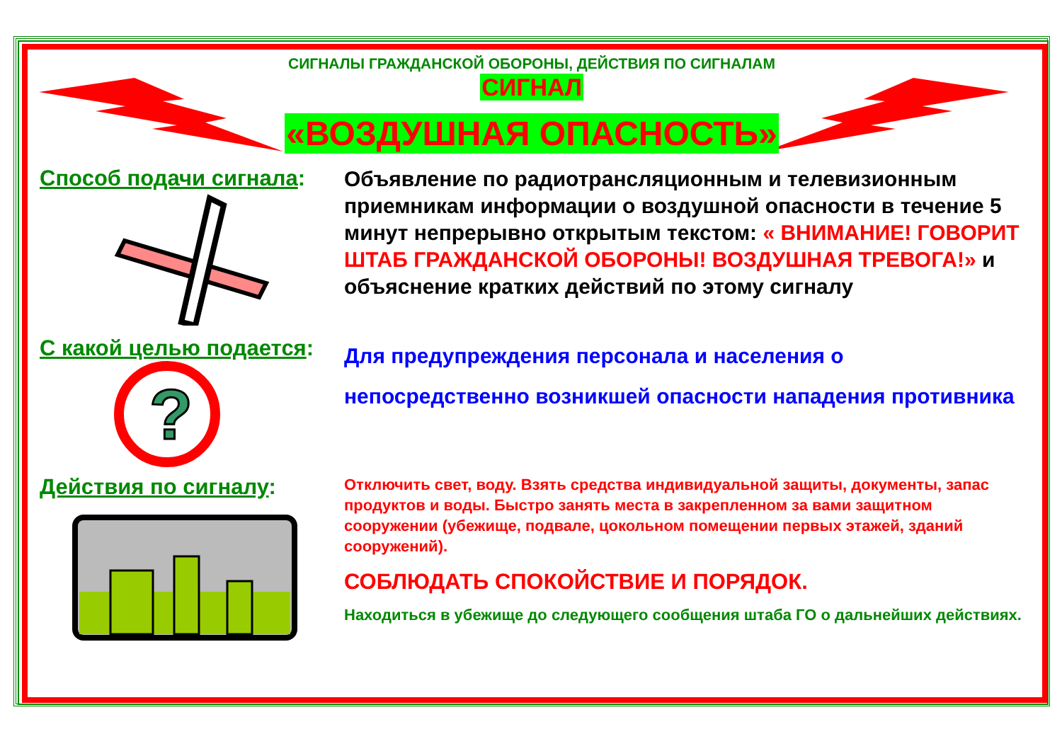СИГНАЛЫ ГРАЖДАНСКОЙ ОБОРОНЫ, ДЕЙСТВИЯ ПО СИГНАЛАМ
СИГНАЛ
«ВОЗДУШНАЯ ОПАСНОСТЬ»
Способ подачи сигнала:
Объявление по радиотрансляционным и телевизионным приемникам информации о воздушной опасности в течение 5 минут непрерывно открытым текстом: « ВНИМАНИЕ! ГОВОРИТ ШТАБ ГРАЖДАНСКОЙ ОБОРОНЫ! ВОЗДУШНАЯ ТРЕВОГА!» и объяснение кратких действий по этому сигналу
С какой целью подается:
?
Для предупреждения персонала и населения о непосредственно возникшей опасности нападения противника
Действия по сигналу:
Отключить свет, воду. Взять средства индивидуальной защиты, документы, запас продуктов и воды. Быстро занять места в закрепленном за вами защитном сооружении (убежище, подвале, цокольном помещении первых этажей, зданий сооружений).
СОБЛЮДАТЬ СПОКОЙСТВИЕ И ПОРЯДОК.
Находиться в убежище до следующего сообщения штаба ГО о дальнейших действиях.